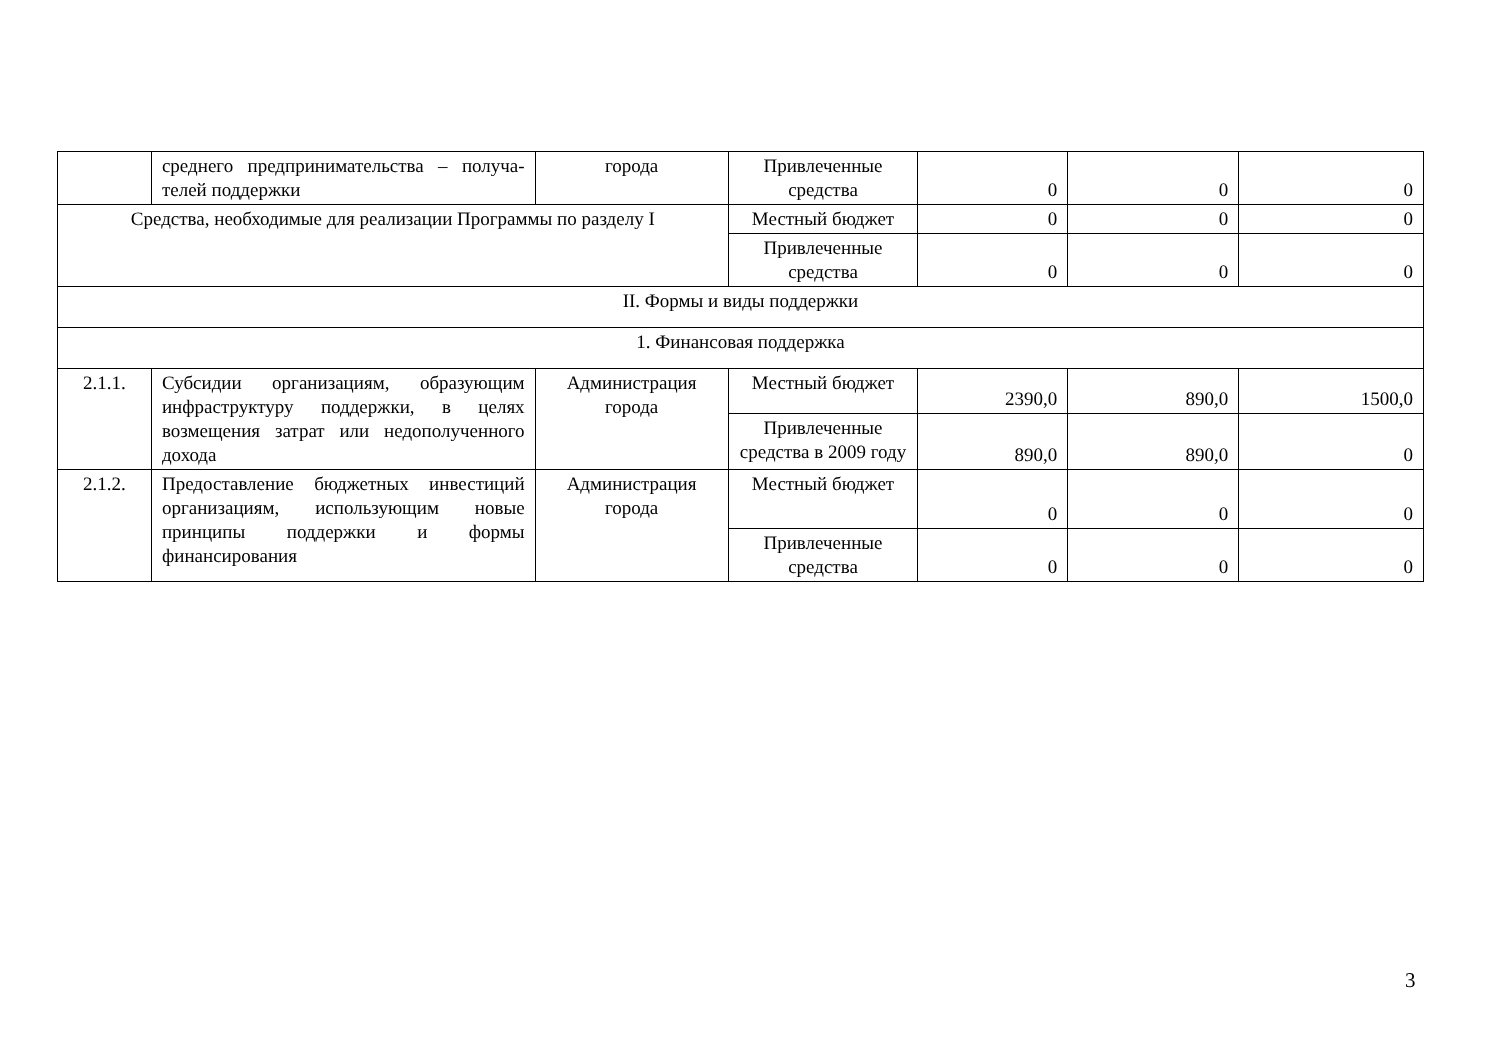| | среднего предпринимательства – получа-телей поддержки | города | Привлеченные средства | 0 | 0 | 0 |
| Средства, необходимые для реализации Программы по разделу I | | | Местный бюджет | 0 | 0 | 0 |
| | | | Привлеченные средства | 0 | 0 | 0 |
| II. Формы и виды поддержки | | | | | | |
| 1. Финансовая поддержка | | | | | | |
| 2.1.1. | Субсидии организациям, образующим инфраструктуру поддержки, в целях возмещения затрат или недополученного дохода | Администрация города | Местный бюджет | 2390,0 | 890,0 | 1500,0 |
| | | | Привлеченные средства в 2009 году | 890,0 | 890,0 | 0 |
| 2.1.2. | Предоставление бюджетных инвестиций организациям, использующим новые принципы поддержки и формы финансирования | Администрация города | Местный бюджет | 0 | 0 | 0 |
| | | | Привлеченные средства | 0 | 0 | 0 |
3